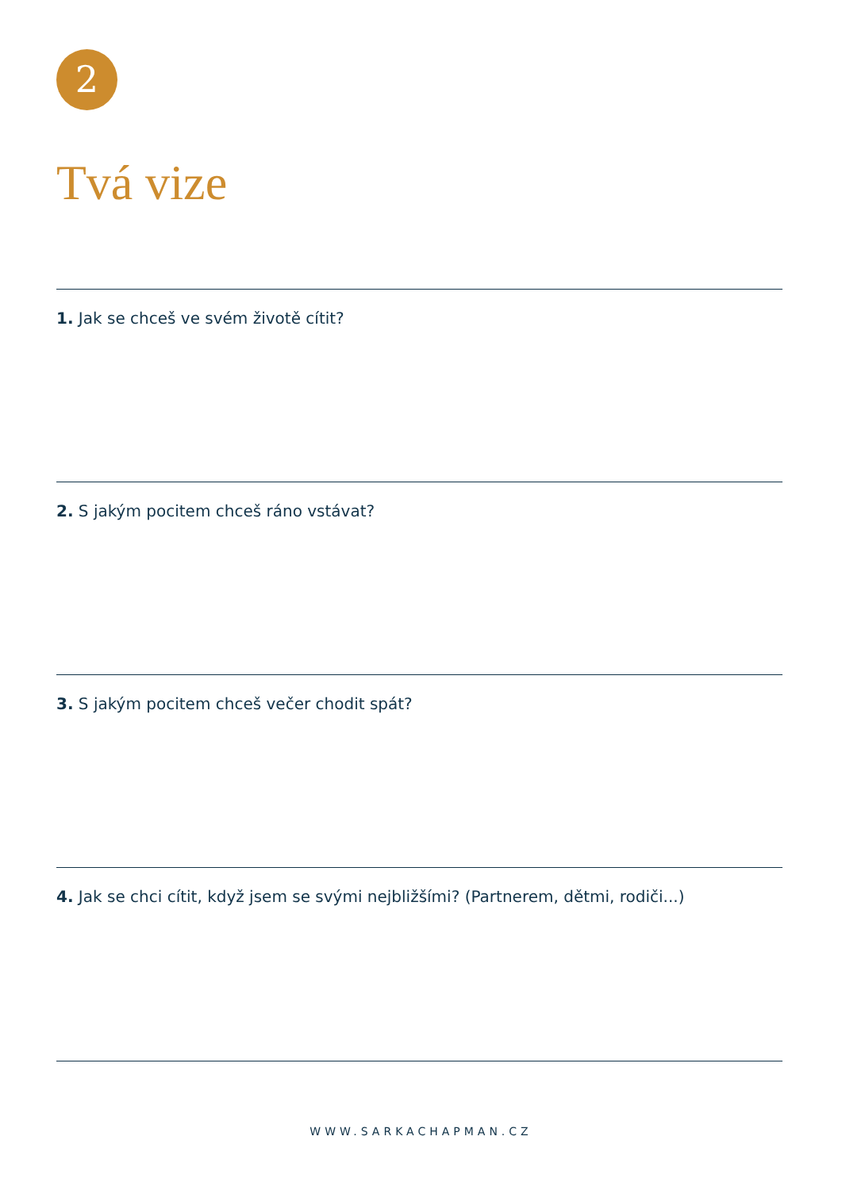2
Tvá vize
1. Jak se chceš ve svém životě cítit?
2. S jakým pocitem chceš ráno vstávat?
3. S jakým pocitem chceš večer chodit spát?
4. Jak se chci cítit, když jsem se svými nejbližšími? (Partnerem, dětmi, rodiči...)
WWW.SARKACHAPMAN.CZ